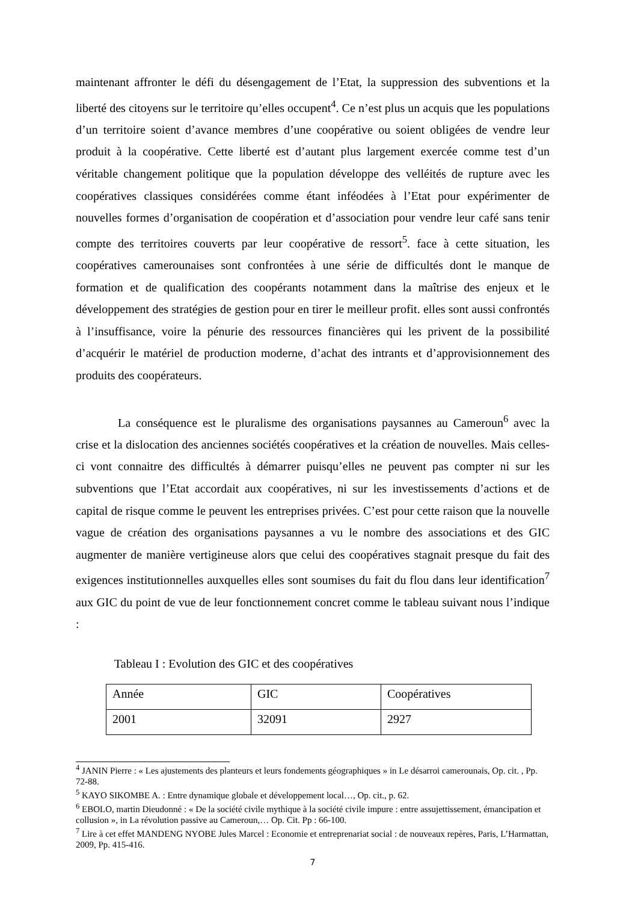maintenant affronter le défi du désengagement de l’Etat, la suppression des subventions et la liberté des citoyens sur le territoire qu’elles occupent<sup>4</sup>. Ce n’est plus un acquis que les populations d’un territoire soient d’avance membres d’une coopérative ou soient obligées de vendre leur produit à la coopérative. Cette liberté est d’autant plus largement exercée comme test d’un véritable changement politique que la population développe des velléités de rupture avec les coopératives classiques considérées comme étant inféodées à l’Etat pour expérimenter de nouvelles formes d’organisation de coopération et d’association pour vendre leur café sans tenir compte des territoires couverts par leur coopérative de ressort<sup>5</sup>. face à cette situation, les coopératives camerounaises sont confrontées à une série de difficultés dont le manque de formation et de qualification des coopérants notamment dans la maîtrise des enjeux et le développement des stratégies de gestion pour en tirer le meilleur profit. elles sont aussi confrontés à l’insuffisance, voire la pénurie des ressources financières qui les privent de la possibilité d’acquérir le matériel de production moderne, d’achat des intrants et d’approvisionnement des produits des coopérateurs.
La conséquence est le pluralisme des organisations paysannes au Cameroun<sup>6</sup> avec la crise et la dislocation des anciennes sociétés coopératives et la création de nouvelles. Mais celles-ci vont connaitre des difficultés à démarrer puisqu’elles ne peuvent pas compter ni sur les subventions que l’Etat accordait aux coopératives, ni sur les investissements d’actions et de capital de risque comme le peuvent les entreprises privées. C’est pour cette raison que la nouvelle vague de création des organisations paysannes a vu le nombre des associations et des GIC augmenter de manière vertigineuse alors que celui des coopératives stagnait presque du fait des exigences institutionnelles auxquelles elles sont soumises du fait du flou dans leur identification<sup>7</sup> aux GIC du point de vue de leur fonctionnement concret comme le tableau suivant nous l’indique :
Tableau I : Evolution des GIC et des coopératives
| Année | GIC | Coopératives |
| 2001 | 32091 | 2927 |
<sup>4</sup> JANIN Pierre : « Les ajustements des planteurs et leurs fondements géographiques » in Le désarroi camerounais, Op. cit. , Pp. 72-88.
<sup>5</sup> KAYO SIKOMBE A. : Entre dynamique globale et développement local…, Op. cit., p. 62.
<sup>6</sup> EBOLO, martin Dieudonné : « De la société civile mythique à la société civile impure : entre assujettissement, émancipation et collusion », in La révolution passive au Cameroun,… Op. Cit. Pp : 66-100.
<sup>7</sup> Lire à cet effet MANDENG NYOBE Jules Marcel : Economie et entreprenariat social : de nouveaux repères, Paris, L’Harmattan, 2009, Pp. 415-416.
7